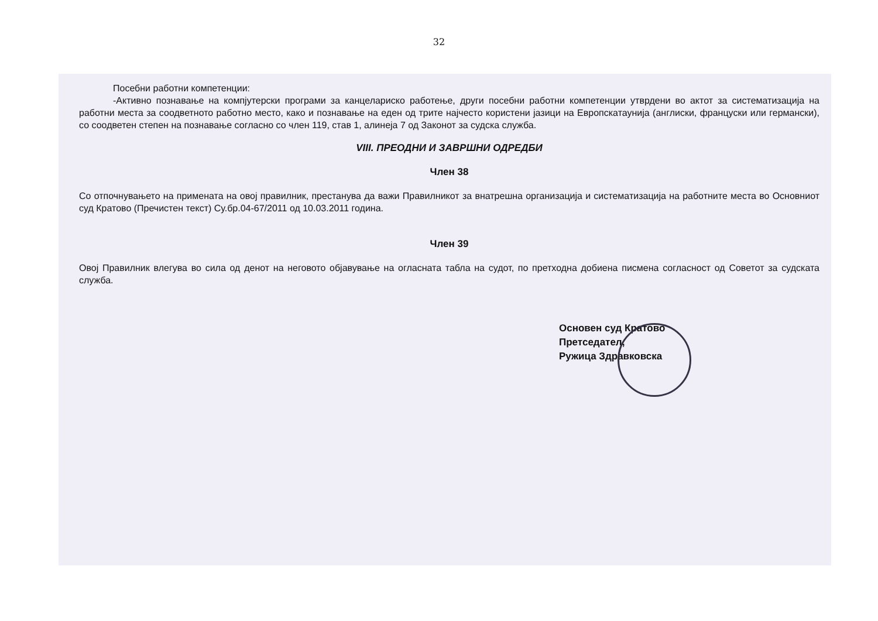32
Посебни работни компетенции:
-Активно познавање на компјутерски програми за канцелариско работење, други посебни работни компетенции утврдени во актот за систематизација на работни места за соодветното работно место, како и познавање на еден од трите најчесто користени јазици на Европскатаунија (англиски, француски или германски), со соодветен степен на познавање согласно со член 119, став 1, алинеја 7 од Законот за судска служба.
VIII. ПРЕОДНИ И ЗАВРШНИ ОДРЕДБИ
Член 38
Со отпочнувањето на примената на овој правилник, престанува да важи Правилникот за внатрешна организација и систематизација на работните места во Основниот суд Кратово (Пречистен текст) Су.бр.04-67/2011 од 10.03.2011 година.
Член 39
Овој Правилник влегува во сила од денот на неговото објавување на огласната табла на судот, по претходна добиена писмена согласност од Советот за судската служба.
Основен суд Кратово
Претседател,
Ружица Здравковска